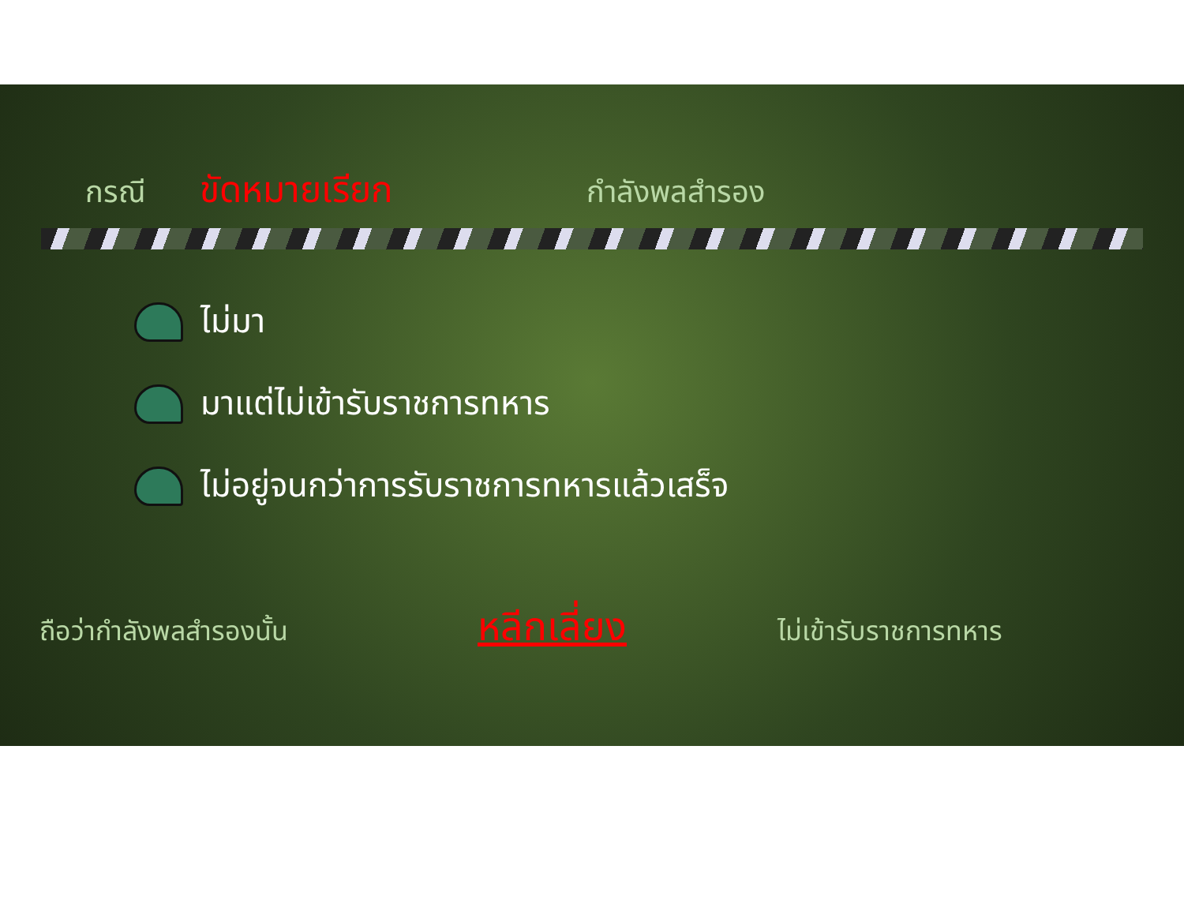กรณี ขัดหมายเรียก กำลังพลสำรอง
ไม่มา
มาแต่ไม่เข้ารับราชการทหาร
ไม่อยู่จนกว่าการรับราชการทหารแล้วเสร็จ
ถือว่ากำลังพลสำรองนั้น หลีกเลี่ยง ไม่เข้ารับราชการทหาร